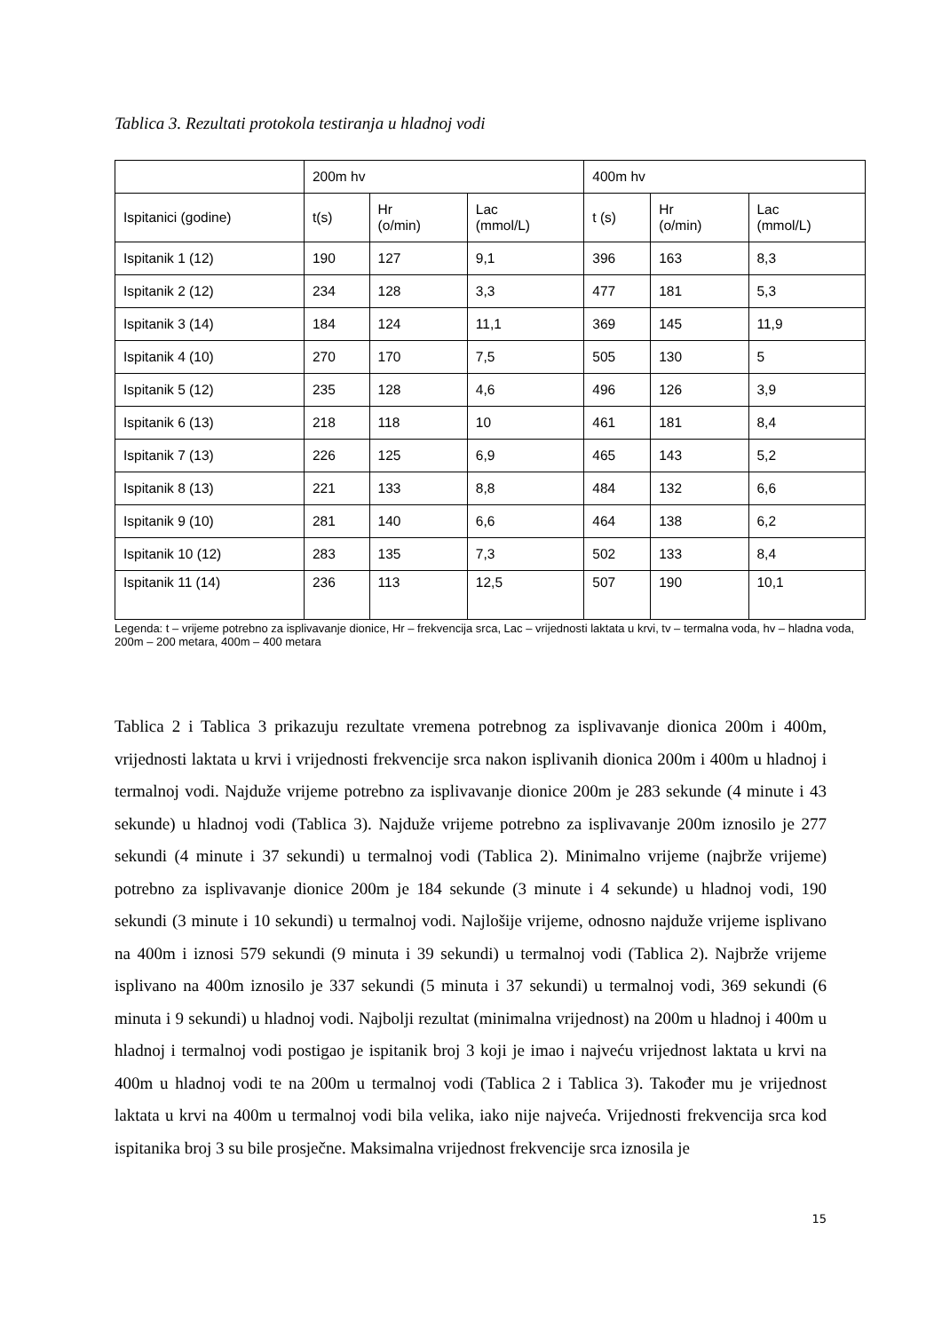Tablica 3. Rezultati protokola testiranja u hladnoj vodi
| | 200m hv | | | 400m hv | | |
| Ispitanici (godine) | t(s) | Hr (o/min) | Lac (mmol/L) | t (s) | Hr (o/min) | Lac (mmol/L) |
| Ispitanik 1 (12) | 190 | 127 | 9,1 | 396 | 163 | 8,3 |
| Ispitanik 2 (12) | 234 | 128 | 3,3 | 477 | 181 | 5,3 |
| Ispitanik 3 (14) | 184 | 124 | 11,1 | 369 | 145 | 11,9 |
| Ispitanik 4 (10) | 270 | 170 | 7,5 | 505 | 130 | 5 |
| Ispitanik 5 (12) | 235 | 128 | 4,6 | 496 | 126 | 3,9 |
| Ispitanik 6 (13) | 218 | 118 | 10 | 461 | 181 | 8,4 |
| Ispitanik 7 (13) | 226 | 125 | 6,9 | 465 | 143 | 5,2 |
| Ispitanik 8 (13) | 221 | 133 | 8,8 | 484 | 132 | 6,6 |
| Ispitanik 9 (10) | 281 | 140 | 6,6 | 464 | 138 | 6,2 |
| Ispitanik 10 (12) | 283 | 135 | 7,3 | 502 | 133 | 8,4 |
| Ispitanik 11 (14) | 236 | 113 | 12,5 | 507 | 190 | 10,1 |
Legenda: t – vrijeme potrebno za isplivavanje dionice, Hr – frekvencija srca, Lac – vrijednosti laktata u krvi, tv – termalna voda, hv – hladna voda, 200m – 200 metara, 400m – 400 metara
Tablica 2 i Tablica 3 prikazuju rezultate vremena potrebnog za isplivavanje dionica 200m i 400m, vrijednosti laktata u krvi i vrijednosti frekvencije srca nakon isplivanih dionica 200m i 400m u hladnoj i termalnoj vodi. Najduže vrijeme potrebno za isplivavanje dionice 200m je 283 sekunde (4 minute i 43 sekunde) u hladnoj vodi (Tablica 3). Najduže vrijeme potrebno za isplivavanje 200m iznosilo je 277 sekundi (4 minute i 37 sekundi) u termalnoj vodi (Tablica 2). Minimalno vrijeme (najbrže vrijeme) potrebno za isplivavanje dionice 200m je 184 sekunde (3 minute i 4 sekunde) u hladnoj vodi, 190 sekundi (3 minute i 10 sekundi) u termalnoj vodi. Najlošije vrijeme, odnosno najduže vrijeme isplivano na 400m i iznosi 579 sekundi (9 minuta i 39 sekundi) u termalnoj vodi (Tablica 2). Najbrže vrijeme isplivano na 400m iznosilo je 337 sekundi (5 minuta i 37 sekundi) u termalnoj vodi, 369 sekundi (6 minuta i 9 sekundi) u hladnoj vodi. Najbolji rezultat (minimalna vrijednost) na 200m u hladnoj i 400m u hladnoj i termalnoj vodi postigao je ispitanik broj 3 koji je imao i najveću vrijednost laktata u krvi na 400m u hladnoj vodi te na 200m u termalnoj vodi (Tablica 2 i Tablica 3). Također mu je vrijednost laktata u krvi na 400m u termalnoj vodi bila velika, iako nije najveća. Vrijednosti frekvencija srca kod ispitanika broj 3 su bile prosječne. Maksimalna vrijednost frekvencije srca iznosila je
15